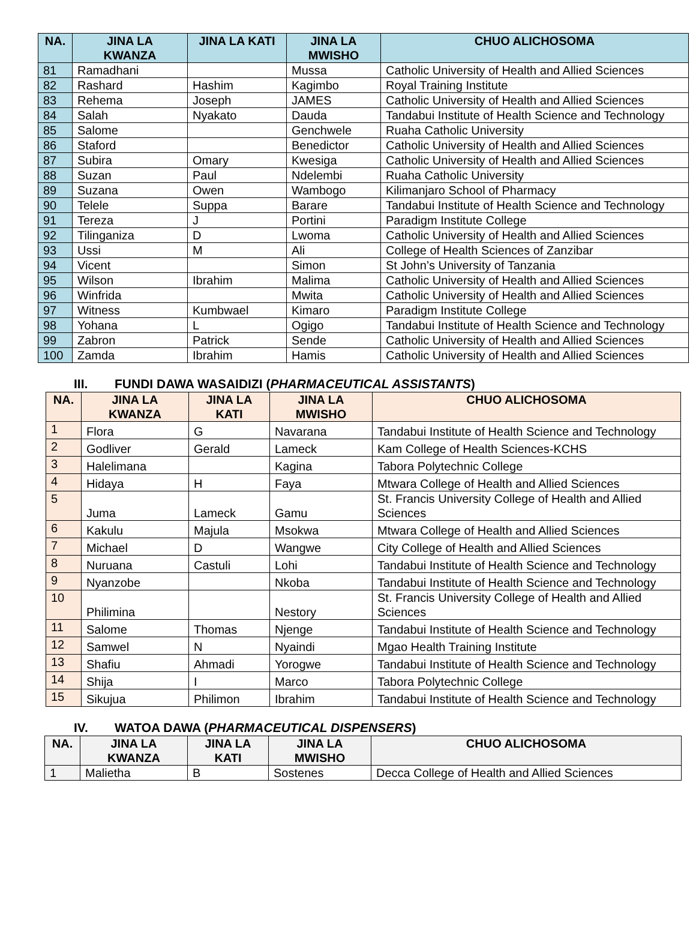| NA. | JINA LA KWANZA | JINA LA KATI | JINA LA MWISHO | CHUO ALICHOSOMA |
| --- | --- | --- | --- | --- |
| 81 | Ramadhani | | Mussa | Catholic University of Health and Allied Sciences |
| 82 | Rashard | Hashim | Kagimbo | Royal Training Institute |
| 83 | Rehema | Joseph | JAMES | Catholic University of Health and Allied Sciences |
| 84 | Salah | Nyakato | Dauda | Tandabui Institute of Health Science and Technology |
| 85 | Salome | | Genchwele | Ruaha Catholic University |
| 86 | Staford | | Benedictor | Catholic University of Health and Allied Sciences |
| 87 | Subira | Omary | Kwesiga | Catholic University of Health and Allied Sciences |
| 88 | Suzan | Paul | Ndelembi | Ruaha Catholic University |
| 89 | Suzana | Owen | Wambogo | Kilimanjaro School of Pharmacy |
| 90 | Telele | Suppa | Barare | Tandabui Institute of Health Science and Technology |
| 91 | Tereza | J | Portini | Paradigm Institute College |
| 92 | Tilinganiza | D | Lwoma | Catholic University of Health and Allied Sciences |
| 93 | Ussi | M | Ali | College of Health Sciences of Zanzibar |
| 94 | Vicent | | Simon | St John’s University of Tanzania |
| 95 | Wilson | Ibrahim | Malima | Catholic University of Health and Allied Sciences |
| 96 | Winfrida | | Mwita | Catholic University of Health and Allied Sciences |
| 97 | Witness | Kumbwael | Kimaro | Paradigm Institute College |
| 98 | Yohana | L | Ogigo | Tandabui Institute of Health Science and Technology |
| 99 | Zabron | Patrick | Sende | Catholic University of Health and Allied Sciences |
| 100 | Zamda | Ibrahim | Hamis | Catholic University of Health and Allied Sciences |
III. FUNDI DAWA WASAIDIZI (PHARMACEUTICAL ASSISTANTS)
| NA. | JINA LA KWANZA | JINA LA KATI | JINA LA MWISHO | CHUO ALICHOSOMA |
| --- | --- | --- | --- | --- |
| 1 | Flora | G | Navarana | Tandabui Institute of Health Science and Technology |
| 2 | Godliver | Gerald | Lameck | Kam College of Health Sciences-KCHS |
| 3 | Halelimana | | Kagina | Tabora Polytechnic College |
| 4 | Hidaya | H | Faya | Mtwara College of Health and Allied Sciences |
| 5 | Juma | Lameck | Gamu | St. Francis University College of Health and Allied Sciences |
| 6 | Kakulu | Majula | Msokwa | Mtwara College of Health and Allied Sciences |
| 7 | Michael | D | Wangwe | City College of Health and Allied Sciences |
| 8 | Nuruana | Castuli | Lohi | Tandabui Institute of Health Science and Technology |
| 9 | Nyanzobe | | Nkoba | Tandabui Institute of Health Science and Technology |
| 10 | Philimina | | Nestory | St. Francis University College of Health and Allied Sciences |
| 11 | Salome | Thomas | Njenge | Tandabui Institute of Health Science and Technology |
| 12 | Samwel | N | Nyaindi | Mgao Health Training Institute |
| 13 | Shafiu | Ahmadi | Yorogwe | Tandabui Institute of Health Science and Technology |
| 14 | Shija | I | Marco | Tabora Polytechnic College |
| 15 | Sikujua | Philimon | Ibrahim | Tandabui Institute of Health Science and Technology |
IV. WATOA DAWA (PHARMACEUTICAL DISPENSERS)
| NA. | JINA LA KWANZA | JINA LA KATI | JINA LA MWISHO | CHUO ALICHOSOMA |
| --- | --- | --- | --- | --- |
| 1 | Malietha | B | Sostenes | Decca College of Health and Allied Sciences |